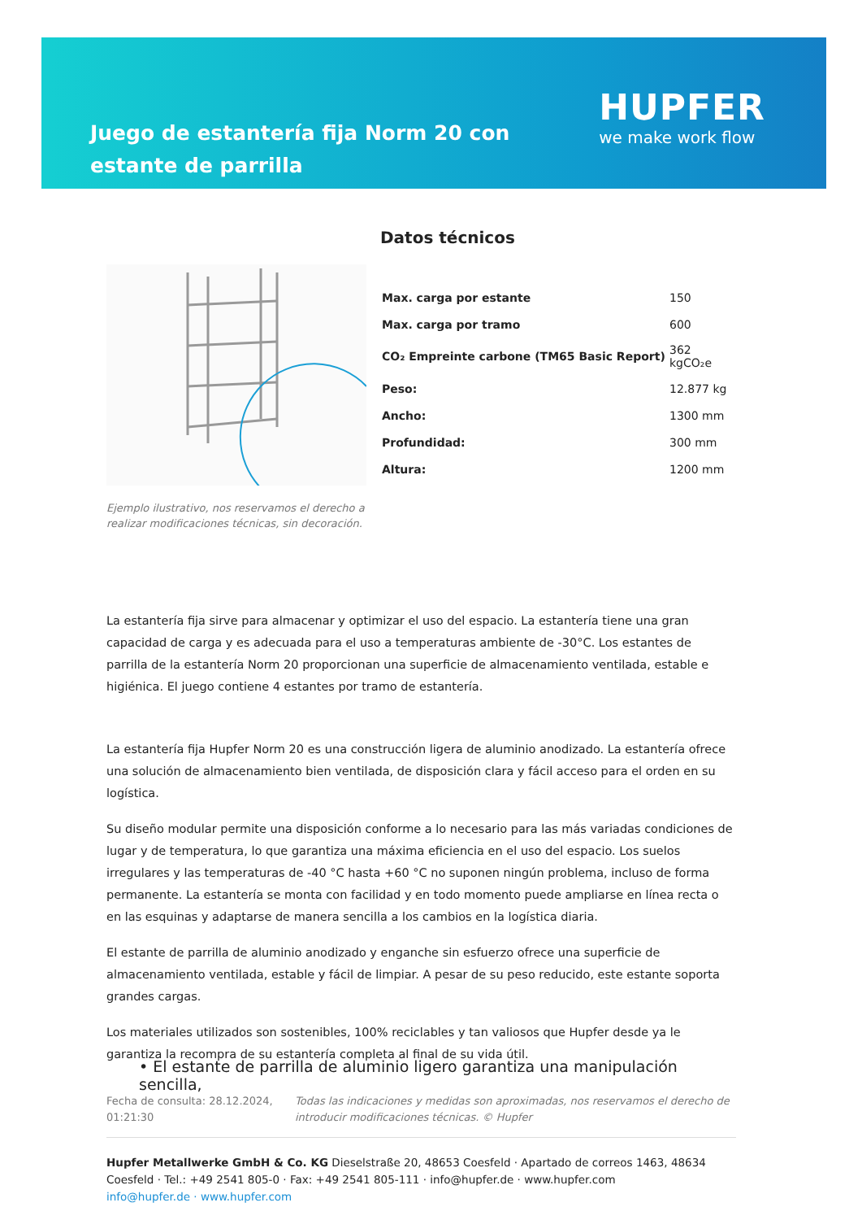Juego de estantería fija Norm 20 con estante de parrilla
HUPFER
we make work flow
Ejemplo ilustrativo, nos reservamos el derecho a realizar modificaciones técnicas, sin decoración.
Datos técnicos
| Max. carga por estante | 150 |
| Max. carga por tramo | 600 |
| CO₂ Empreinte carbone (TM65 Basic Report) | 362 kgCO₂e |
| Peso: | 12.877 kg |
| Ancho: | 1300 mm |
| Profundidad: | 300 mm |
| Altura: | 1200 mm |
La estantería fija sirve para almacenar y optimizar el uso del espacio. La estantería tiene una gran capacidad de carga y es adecuada para el uso a temperaturas ambiente de -30°C. Los estantes de parrilla de la estantería Norm 20 proporcionan una superficie de almacenamiento ventilada, estable e higiénica. El juego contiene 4 estantes por tramo de estantería.
La estantería fija Hupfer Norm 20 es una construcción ligera de aluminio anodizado. La estantería ofrece una solución de almacenamiento bien ventilada, de disposición clara y fácil acceso para el orden en su logística.
Su diseño modular permite una disposición conforme a lo necesario para las más variadas condiciones de lugar y de temperatura, lo que garantiza una máxima eficiencia en el uso del espacio. Los suelos irregulares y las temperaturas de -40 °C hasta +60 °C no suponen ningún problema, incluso de forma permanente. La estantería se monta con facilidad y en todo momento puede ampliarse en línea recta o en las esquinas y adaptarse de manera sencilla a los cambios en la logística diaria.
El estante de parrilla de aluminio anodizado y enganche sin esfuerzo ofrece una superficie de almacenamiento ventilada, estable y fácil de limpiar. A pesar de su peso reducido, este estante soporta grandes cargas.
Los materiales utilizados son sostenibles, 100% reciclables y tan valiosos que Hupfer desde ya le garantiza la recompra de su estantería completa al final de su vida útil.
• El estante de parrilla de aluminio ligero garantiza una manipulación sencilla,
Fecha de consulta: 28.12.2024, 01:21:30
Todas las indicaciones y medidas son aproximadas, nos reservamos el derecho de introducir modificaciones técnicas. © Hupfer
Hupfer Metallwerke GmbH & Co. KG Dieselstraße 20, 48653 Coesfeld · Apartado de correos 1463, 48634 Coesfeld · Tel.: +49 2541 805-0 · Fax: +49 2541 805-111 · info@hupfer.de · www.hupfer.com
info@hupfer.de · www.hupfer.com